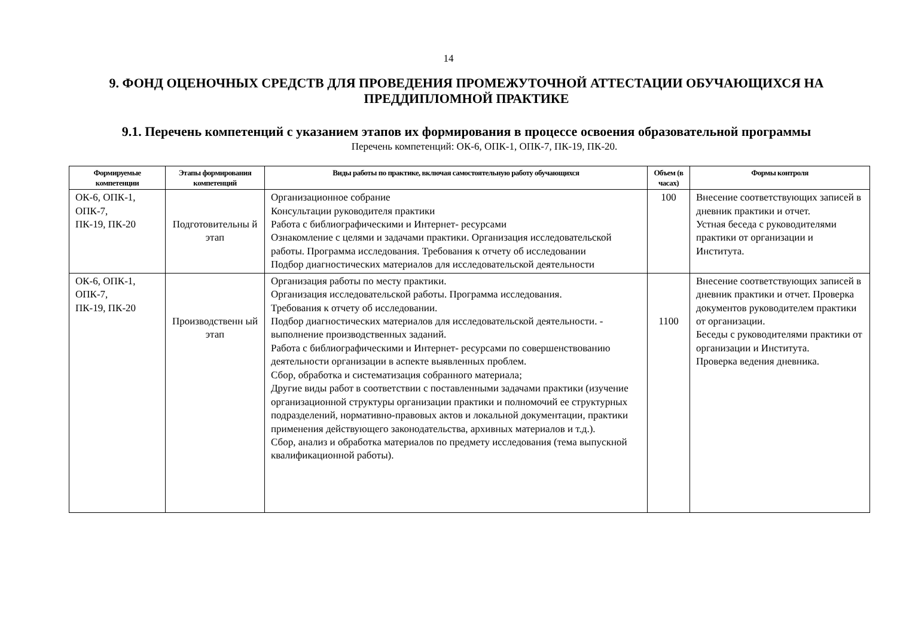14
9. ФОНД ОЦЕНОЧНЫХ СРЕДСТВ ДЛЯ ПРОВЕДЕНИЯ ПРОМЕЖУТОЧНОЙ АТТЕСТАЦИИ ОБУЧАЮЩИХСЯ НА ПРЕДДИПЛОМНОЙ ПРАКТИКЕ
9.1. Перечень компетенций с указанием этапов их формирования в процессе освоения образовательной программы
Перечень компетенций: ОК-6, ОПК-1, ОПК-7, ПК-19, ПК-20.
| Формируемые компетенции | Этапы формирования компетенций | Виды работы по практике, включая самостоятельную работу обучающихся | Объем (в часах) | Формы контроля |
| --- | --- | --- | --- | --- |
| ОК-6, ОПК-1, ОПК-7, ПК-19, ПК-20 | Подготовительны й этап | Организационное собрание Консультации руководителя практики Работа с библиографическими и Интернет- ресурсами Ознакомление с целями и задачами практики. Организация исследовательской работы. Программа исследования. Требования к отчету об исследовании Подбор диагностических материалов для исследовательской деятельности | 100 | Внесение соответствующих записей в дневник практики и отчет. Устная беседа с руководителями практики от организации и Института. |
| ОК-6, ОПК-1, ОПК-7, ПК-19, ПК-20 | Производственн ый этап | Организация работы по месту практики. Организация исследовательской работы. Программа исследования. Требования к отчету об исследовании. Подбор диагностических материалов для исследовательской деятельности. - выполнение производственных заданий. Работа с библиографическими и Интернет- ресурсами по совершенствованию деятельности организации в аспекте выявленных проблем. Сбор, обработка и систематизация собранного материала; Другие виды работ в соответствии с поставленными задачами практики (изучение организационной структуры организации практики и полномочий ее структурных подразделений, нормативно-правовых актов и локальной документации, практики применения действующего законодательства, архивных материалов и т.д.). Сбор, анализ и обработка материалов по предмету исследования (тема выпускной квалификационной работы). | 1100 | Внесение соответствующих записей в дневник практики и отчет. Проверка документов руководителем практики от организации. Беседы с руководителями практики от организации и Института. Проверка ведения дневника. |